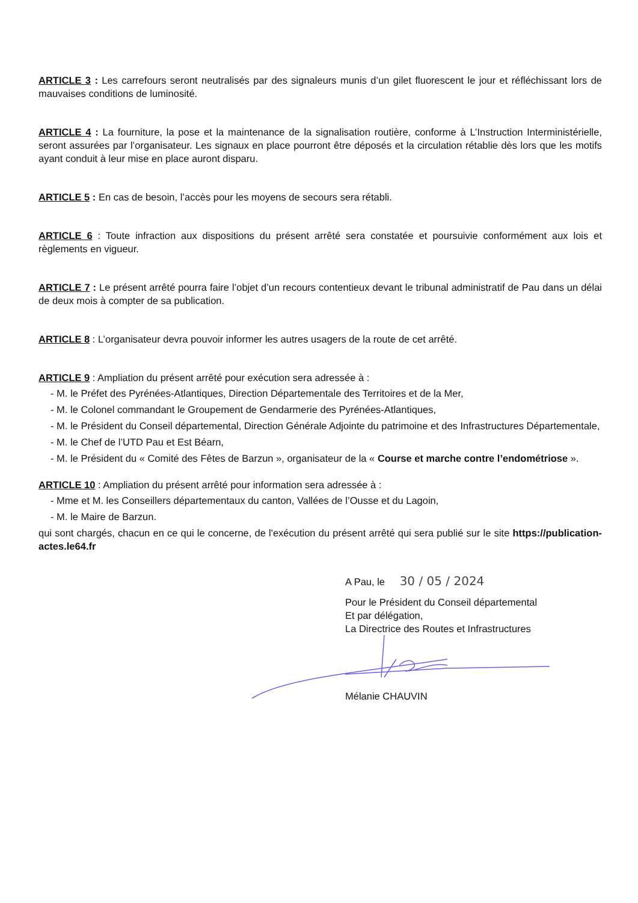ARTICLE 3 : Les carrefours seront neutralisés par des signaleurs munis d’un gilet fluorescent le jour et réfléchissant lors de mauvaises conditions de luminosité.
ARTICLE 4 : La fourniture, la pose et la maintenance de la signalisation routière, conforme à L’Instruction Interministérielle, seront assurées par l’organisateur. Les signaux en place pourront être déposés et la circulation rétablie dès lors que les motifs ayant conduit à leur mise en place auront disparu.
ARTICLE 5 : En cas de besoin, l’accès pour les moyens de secours sera rétabli.
ARTICLE 6 : Toute infraction aux dispositions du présent arrêté sera constatée et poursuivie conformément aux lois et règlements en vigueur.
ARTICLE 7 : Le présent arrêté pourra faire l’objet d’un recours contentieux devant le tribunal administratif de Pau dans un délai de deux mois à compter de sa publication.
ARTICLE 8 : L’organisateur devra pouvoir informer les autres usagers de la route de cet arrêté.
ARTICLE 9 : Ampliation du présent arrêté pour exécution sera adressée à :
- M. le Préfet des Pyrénées-Atlantiques, Direction Départementale des Territoires et de la Mer,
- M. le Colonel commandant le Groupement de Gendarmerie des Pyrénées-Atlantiques,
- M. le Président du Conseil départemental, Direction Générale Adjointe du patrimoine et des Infrastructures Départementale,
- M. le Chef de l’UTD Pau et Est Béarn,
- M. le Président du « Comité des Fêtes de Barzun », organisateur de la « Course et marche contre l’endométriose ».
ARTICLE 10 : Ampliation du présent arrêté pour information sera adressée à :
- Mme et M. les Conseillers départementaux du canton, Vallées de l’Ousse et du Lagoin,
- M. le Maire de Barzun.
qui sont chargés, chacun en ce qui le concerne, de l'exécution du présent arrêté qui sera publié sur le site https://publication-actes.le64.fr
A Pau, le 30 / 05 / 2024
Pour le Président du Conseil départemental
Et par délégation,
La Directrice des Routes et Infrastructures
Mélanie CHAUVIN